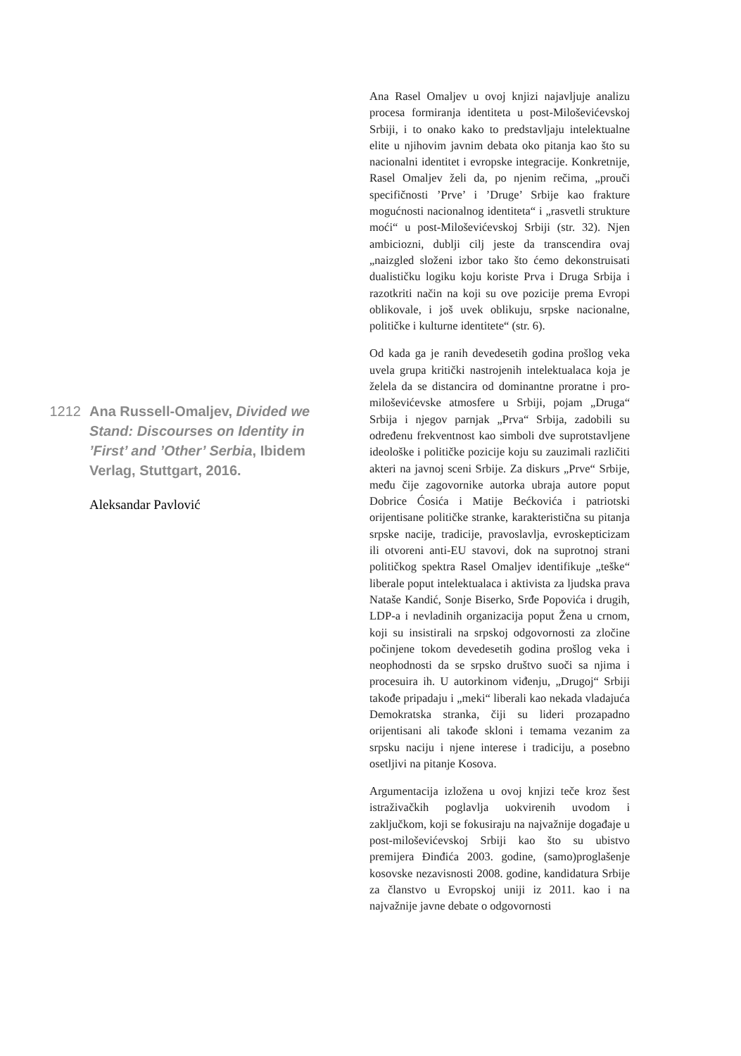1212 Ana Russell-Omaljev, Divided we Stand: Discourses on Identity in ’First’ and ’Other’ Serbia, Ibidem Verlag, Stuttgart, 2016.
Aleksandar Pavlović
Ana Rasel Omaljev u ovoj knjizi najavljuje analizu procesa formiranja identiteta u post-Miloševićevskoj Srbiji, i to onako kako to predstavljaju intelektualne elite u njihovim javnim debata oko pitanja kao što su nacionalni identitet i evropske integracije. Konkretnije, Rasel Omaljev želi da, po njenim rečima, „prouči specifičnosti ’Prve’ i ’Druge’ Srbije kao frakture mogućnosti nacionalnog identiteta“ i „rasvetli strukture moći“ u post-Miloševićevskoj Srbiji (str. 32). Njen ambiciozni, dublji cilj jeste da transcendira ovaj „naizgled složeni izbor tako što ćemo dekonstruisati dualističku logiku koju koriste Prva i Druga Srbija i razotkriti način na koji su ove pozicije prema Evropi oblikovale, i još uvek oblikuju, srpske nacionalne, političke i kulturne identitete“ (str. 6).
Od kada ga je ranih devedesetih godina prošlog veka uvela grupa kritički nastrojenih intelektualaca koja je želela da se distancira od dominantne proratne i pro-miloševićevske atmosfere u Srbiji, pojam „Druga“ Srbija i njegov parnjak „Prva“ Srbija, zadobili su određenu frekventnost kao simboli dve suprotstavljene ideološke i političke pozicije koju su zauzimali različiti akteri na javnoj sceni Srbije. Za diskurs „Prve“ Srbije, među čije zagovornike autorka ubraja autore poput Dobrice Ćosića i Matije Bećkovića i patriotski orijentisane političke stranke, karakteristična su pitanja srpske nacije, tradicije, pravoslavlja, evroskepticizam ili otvoreni anti-EU stavovi, dok na suprotnoj strani političkog spektra Rasel Omaljev identifikuje „teške“ liberale poput intelektualaca i aktivista za ljudska prava Nataše Kandić, Sonje Biserko, Srđe Popovića i drugih, LDP-a i nevladinih organizacija poput Žena u crnom, koji su insistirali na srpskoj odgovornosti za zločine počinjene tokom devedesetih godina prošlog veka i neophodnosti da se srpsko društvo suoči sa njima i procesuira ih. U autorkinom viđenju, „Drugoj“ Srbiji takođe pripadaju i „meki“ liberali kao nekada vladajuća Demokratska stranka, čiji su lideri prozapadno orijentisani ali takođe skloni i temama vezanim za srpsku naciju i njene interese i tradiciju, a posebno osetljivi na pitanje Kosova.
Argumentacija izložena u ovoj knjizi teče kroz šest istraživačkih poglavlja uokvirenih uvodom i zaključkom, koji se fokusiraju na najvažnije događaje u post-miloševićevskoj Srbiji kao što su ubistvo premijera Đinđića 2003. godine, (samo)proglašenje kosovske nezavisnosti 2008. godine, kandidatura Srbije za članstvo u Evropskoj uniji iz 2011. kao i na najvažnije javne debate o odgovornosti